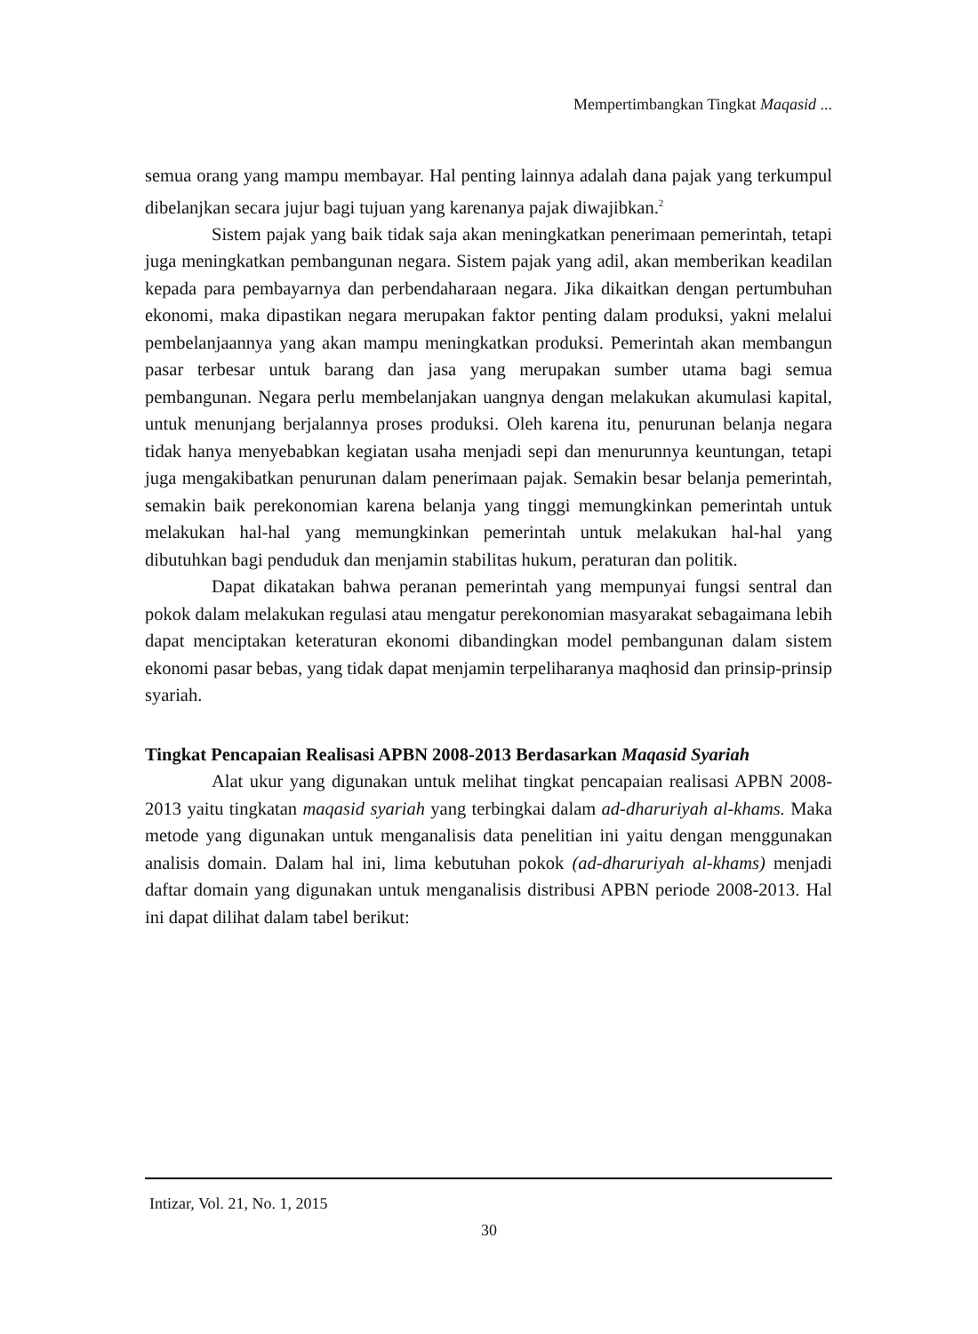Mempertimbangkan Tingkat Maqasid ...
semua orang yang mampu membayar. Hal penting lainnya adalah dana pajak yang terkumpul dibelanjkan secara jujur bagi tujuan yang karenanya pajak diwajibkan.<sup>2</sup>
Sistem pajak yang baik tidak saja akan meningkatkan penerimaan pemerintah, tetapi juga meningkatkan pembangunan negara. Sistem pajak yang adil, akan memberikan keadilan kepada para pembayarnya dan perbendaharaan negara. Jika dikaitkan dengan pertumbuhan ekonomi, maka dipastikan negara merupakan faktor penting dalam produksi, yakni melalui pembelanjaannya yang akan mampu meningkatkan produksi. Pemerintah akan membangun pasar terbesar untuk barang dan jasa yang merupakan sumber utama bagi semua pembangunan. Negara perlu membelanjakan uangnya dengan melakukan akumulasi kapital, untuk menunjang berjalannya proses produksi. Oleh karena itu, penurunan belanja negara tidak hanya menyebabkan kegiatan usaha menjadi sepi dan menurunnya keuntungan, tetapi juga mengakibatkan penurunan dalam penerimaan pajak. Semakin besar belanja pemerintah, semakin baik perekonomian karena belanja yang tinggi memungkinkan pemerintah untuk melakukan hal-hal yang memungkinkan pemerintah untuk melakukan hal-hal yang dibutuhkan bagi penduduk dan menjamin stabilitas hukum, peraturan dan politik.
Dapat dikatakan bahwa peranan pemerintah yang mempunyai fungsi sentral dan pokok dalam melakukan regulasi atau mengatur perekonomian masyarakat sebagaimana lebih dapat menciptakan keteraturan ekonomi dibandingkan model pembangunan dalam sistem ekonomi pasar bebas, yang tidak dapat menjamin terpeliharanya maqhosid dan prinsip-prinsip syariah.
Tingkat Pencapaian Realisasi APBN 2008-2013 Berdasarkan Maqasid Syariah
Alat ukur yang digunakan untuk melihat tingkat pencapaian realisasi APBN 2008-2013 yaitu tingkatan maqasid syariah yang terbingkai dalam ad-dharuriyah al-khams. Maka metode yang digunakan untuk menganalisis data penelitian ini yaitu dengan menggunakan analisis domain. Dalam hal ini, lima kebutuhan pokok (ad-dharuriyah al-khams) menjadi daftar domain yang digunakan untuk menganalisis distribusi APBN periode 2008-2013. Hal ini dapat dilihat dalam tabel berikut:
Intizar, Vol. 21, No. 1, 2015
30